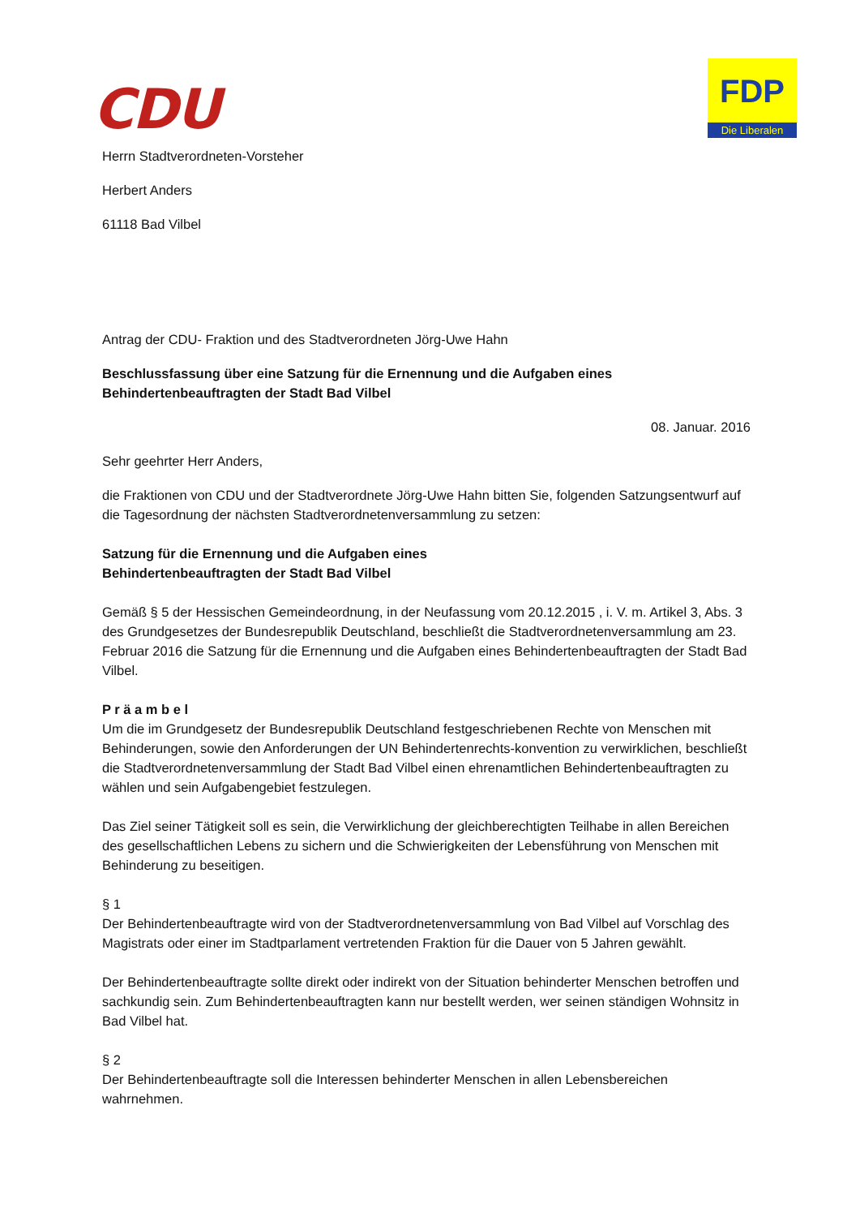CDU
FDP
Die Liberalen
Herrn Stadtverordneten-Vorsteher
Herbert Anders
61118 Bad Vilbel
Antrag der CDU- Fraktion und des Stadtverordneten Jörg-Uwe Hahn
Beschlussfassung über eine Satzung für die Ernennung und die Aufgaben eines
Behindertenbeauftragten der Stadt Bad Vilbel
08. Januar. 2016
Sehr geehrter Herr Anders,
die Fraktionen von CDU und der Stadtverordnete Jörg-Uwe Hahn bitten Sie, folgenden Satzungsentwurf auf die Tagesordnung der nächsten Stadtverordnetenversammlung zu setzen:
Satzung für die Ernennung und die Aufgaben eines
Behindertenbeauftragten der Stadt Bad Vilbel
Gemäß § 5 der Hessischen Gemeindeordnung, in der Neufassung vom 20.12.2015 , i. V. m. Artikel 3, Abs. 3 des Grundgesetzes der Bundesrepublik Deutschland, beschließt die Stadtverordnetenversammlung am 23. Februar 2016 die Satzung für die Ernennung und die Aufgaben eines Behindertenbeauftragten der Stadt Bad Vilbel.
P r ä a m b e l
Um die im Grundgesetz der Bundesrepublik Deutschland festgeschriebenen Rechte von Menschen mit Behinderungen, sowie den Anforderungen der UN Behindertenrechts-konvention zu verwirklichen, beschließt die Stadtverordnetenversammlung der Stadt Bad Vilbel einen ehrenamtlichen Behindertenbeauftragten zu wählen und sein Aufgabengebiet festzulegen.
Das Ziel seiner Tätigkeit soll es sein, die Verwirklichung der gleichberechtigten Teilhabe in allen Bereichen des gesellschaftlichen Lebens zu sichern und die Schwierigkeiten der Lebensführung von Menschen mit Behinderung zu beseitigen.
§ 1
Der Behindertenbeauftragte wird von der Stadtverordnetenversammlung von Bad Vilbel auf Vorschlag des Magistrats oder einer im Stadtparlament vertretenden Fraktion für die Dauer von 5 Jahren gewählt.
Der Behindertenbeauftragte sollte direkt oder indirekt von der Situation behinderter Menschen betroffen und sachkundig sein. Zum Behindertenbeauftragten kann nur bestellt werden, wer seinen ständigen Wohnsitz in Bad Vilbel hat.
§ 2
Der Behindertenbeauftragte soll die Interessen behinderter Menschen in allen Lebensbereichen wahrnehmen.